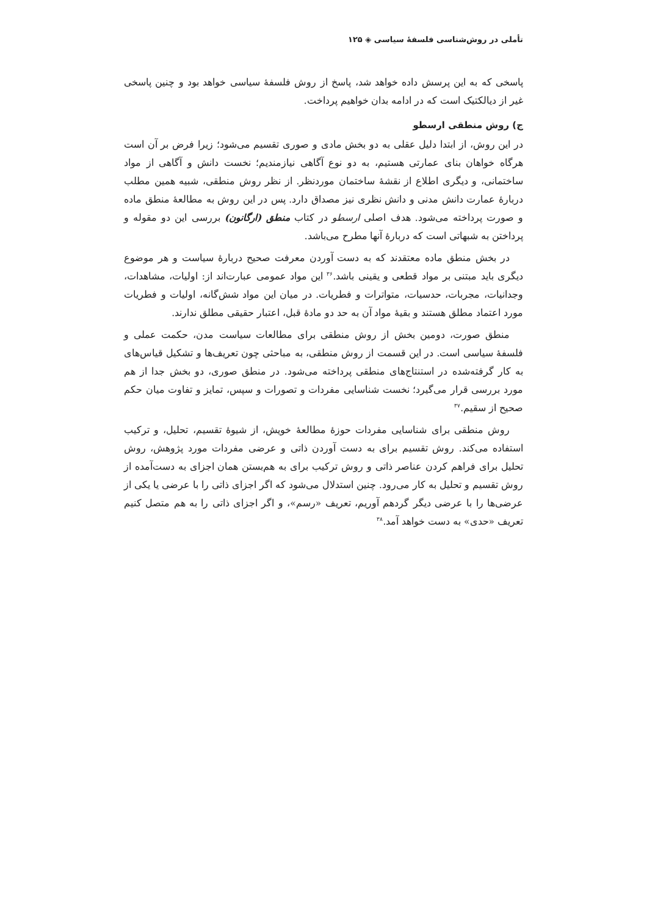تأملی در روش‌شناسی فلسفهٔ سیاسی ◈ ۱۲۵
پاسخی که به این پرسش داده خواهد شد، پاسخ از روش فلسفهٔ سیاسی خواهد بود و چنین پاسخی غیر از دیالکتیک است که در ادامه بدان خواهیم پرداخت.
ج) روش منطقی ارسطو
در این روش، از ابتدا دلیل عقلی به دو بخش مادی و صوری تقسیم می‌شود؛ زیرا فرض بر آن است هرگاه خواهان بنای عمارتی هستیم، به دو نوع آگاهی نیازمندیم؛ نخست دانش و آگاهی از مواد ساختمانی، و دیگری اطلاع از نقشهٔ ساختمان موردنظر. از نظر روش منطقی، شبیه همین مطلب دربارهٔ عمارت دانش مدنی و دانش نظری نیز مصداق دارد. پس در این روش به مطالعهٔ منطق ماده و صورت پرداخته می‌شود. هدف اصلی ارسطو در کتاب منطق (ارگانون) بررسی این دو مقوله و پرداختن به شبهاتی است که دربارهٔ آنها مطرح می‌باشد.
در بخش منطق ماده معتقدند که به دست آوردن معرفت صحیح دربارهٔ سیاست و هر موضوع دیگری باید مبتنی بر مواد قطعی و یقینی باشد.<sup>۳۶</sup> این مواد عمومی عبارت‌اند از: اولیات، مشاهدات، وجدانیات، مجربات، حدسیات، متواترات و فطریات. در میان این مواد شش‌گانه، اولیات و فطریات مورد اعتماد مطلق هستند و بقیهٔ مواد آن به حد دو مادهٔ قبل، اعتبار حقیقی مطلق ندارند.
منطق صورت، دومین بخش از روش منطقی برای مطالعات سیاست مدن، حکمت عملی و فلسفهٔ سیاسی است. در این قسمت از روش منطقی، به مباحثی چون تعریف‌ها و تشکیل قیاس‌های به کار گرفته‌شده در استنتاج‌های منطقی پرداخته می‌شود. در منطق صوری، دو بخش جدا از هم مورد بررسی قرار می‌گیرد؛ نخست شناسایی مفردات و تصورات و سپس، تمایز و تفاوت میان حکم صحیح از سقیم.<sup>۳۷</sup>
روش منطقی برای شناسایی مفردات حوزهٔ مطالعهٔ خویش، از شیوهٔ تقسیم، تحلیل، و ترکیب استفاده می‌کند. روش تقسیم برای به دست آوردن ذاتی و عرضی مفردات مورد پژوهش، روش تحلیل برای فراهم کردن عناصر ذاتی و روش ترکیب برای به هم‌بستن همان اجزای به دست‌آمده از روش تقسیم و تحلیل به کار می‌رود. چنین استدلال می‌شود که اگر اجزای ذاتی را با عرضی یا یکی از عرضی‌ها را با عرضی دیگر گردهم آوریم، تعریف «رسم»، و اگر اجزای ذاتی را به هم متصل کنیم تعریف «حدی» به دست خواهد آمد.<sup>۳۸</sup>